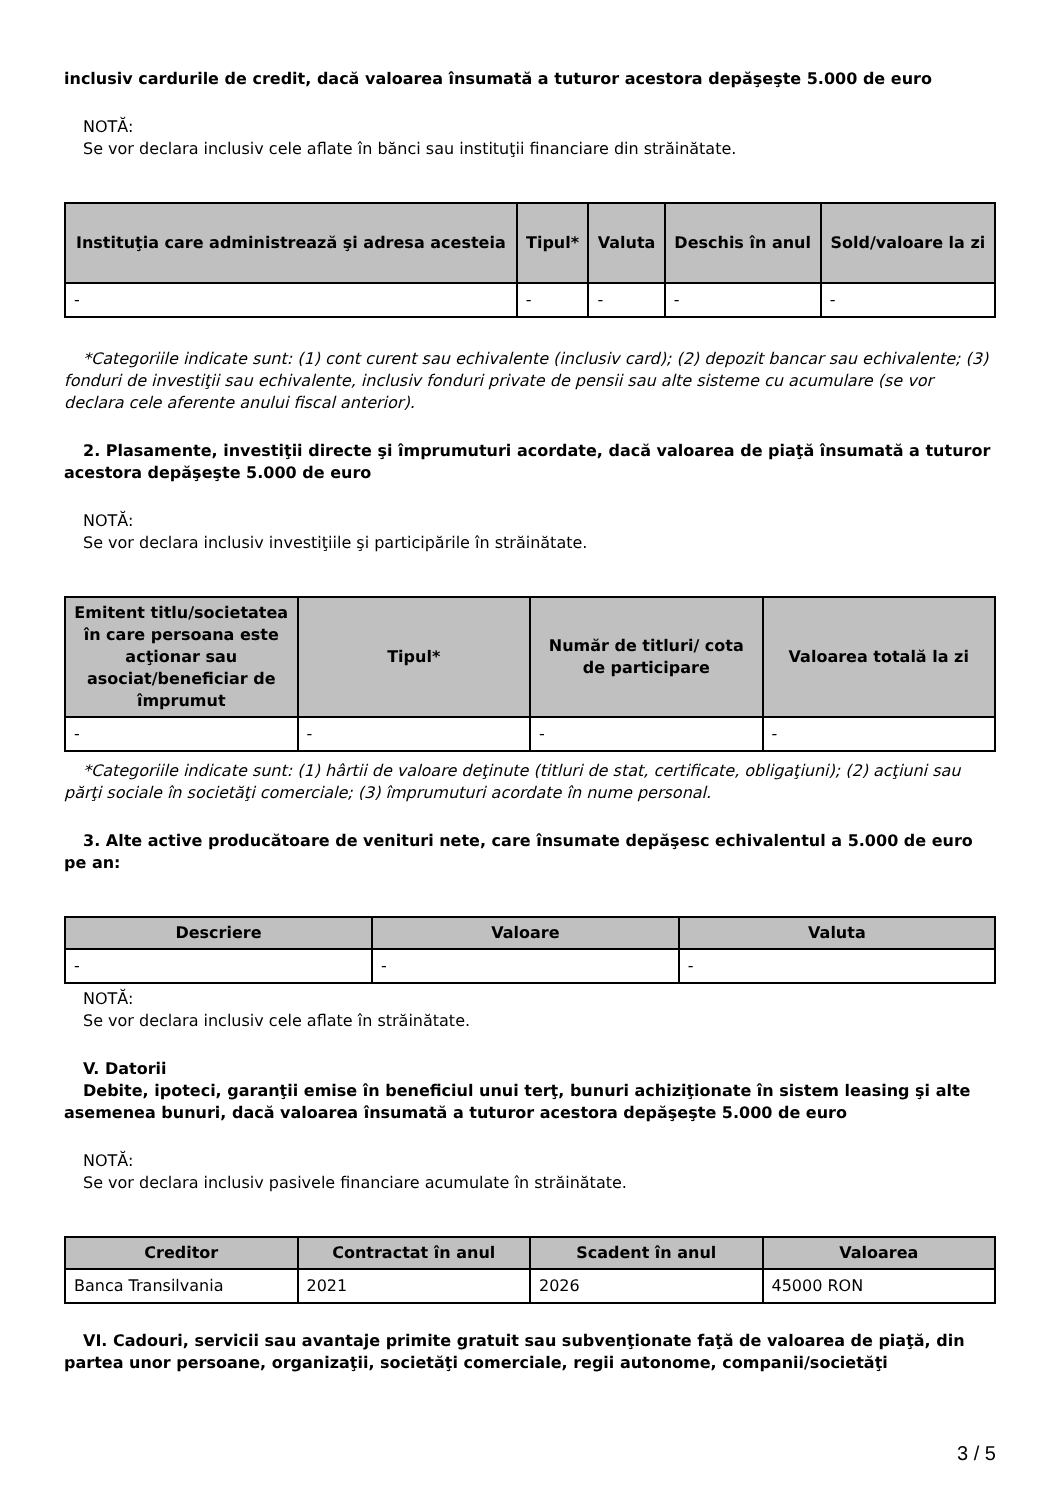inclusiv cardurile de credit, dacă valoarea însumată a tuturor acestora depăşeşte 5.000 de euro
NOTĂ:
Se vor declara inclusiv cele aflate în bănci sau instituţii financiare din străinătate.
| Instituţia care administrează şi adresa acesteia | Tipul* | Valuta | Deschis în anul | Sold/valoare la zi |
| --- | --- | --- | --- | --- |
| - | - | - | - | - |
*Categoriile indicate sunt: (1) cont curent sau echivalente (inclusiv card); (2) depozit bancar sau echivalente; (3) fonduri de investiţii sau echivalente, inclusiv fonduri private de pensii sau alte sisteme cu acumulare (se vor declara cele aferente anului fiscal anterior).
2. Plasamente, investiţii directe şi împrumuturi acordate, dacă valoarea de piaţă însumată a tuturor acestora depăşeşte 5.000 de euro
NOTĂ:
Se vor declara inclusiv investiţiile şi participările în străinătate.
| Emitent titlu/societatea în care persoana este acţionar sau asociat/beneficiar de împrumut | Tipul* | Număr de titluri/ cota de participare | Valoarea totală la zi |
| --- | --- | --- | --- |
| - | - | - | - |
*Categoriile indicate sunt: (1) hârtii de valoare deţinute (titluri de stat, certificate, obligaţiuni); (2) acţiuni sau părţi sociale în societăţi comerciale; (3) împrumuturi acordate în nume personal.
3. Alte active producătoare de venituri nete, care însumate depăşesc echivalentul a 5.000 de euro pe an:
| Descriere | Valoare | Valuta |
| --- | --- | --- |
| - | - | - |
NOTĂ:
Se vor declara inclusiv cele aflate în străinătate.
V. Datorii
Debite, ipoteci, garanţii emise în beneficiul unui terţ, bunuri achiziţionate în sistem leasing şi alte asemenea bunuri, dacă valoarea însumată a tuturor acestora depăşeşte 5.000 de euro
NOTĂ:
Se vor declara inclusiv pasivele financiare acumulate în străinătate.
| Creditor | Contractat în anul | Scadent în anul | Valoarea |
| --- | --- | --- | --- |
| Banca Transilvania | 2021 | 2026 | 45000 RON |
VI. Cadouri, servicii sau avantaje primite gratuit sau subvenţionate faţă de valoarea de piaţă, din partea unor persoane, organizaţii, societăţi comerciale, regii autonome, companii/societăţi
3 / 5